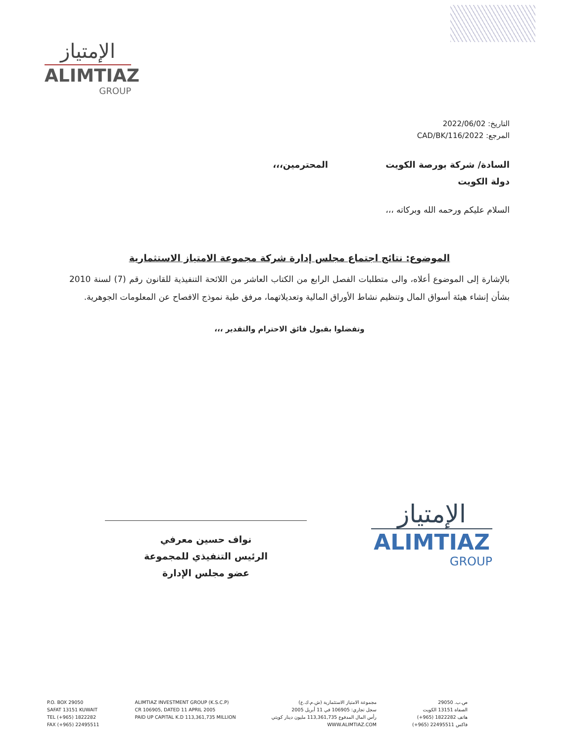الإمتياز
ALIMTIAZ
GROUP
التاريخ: 2022/06/02
المرجع: 2022/CAD/BK/116
السادة/ شركة بورصة الكويت المحترمين،،،
دولة الكويت
السلام عليكم ورحمه الله وبركاته ،،،
الموضوع: نتائج اجتماع مجلس إدارة شركة مجموعة الامتياز الاستثمارية
بالإشارة إلى الموضوع أعلاه، والى متطلبات الفصل الرابع من الكتاب العاشر من اللائحة التنفيذية للقانون رقم (7) لسنة 2010 بشأن إنشاء هيئة أسواق المال وتنظيم نشاط الأوراق المالية وتعديلاتهما، مرفق طية نموذج الافصاح عن المعلومات الجوهرية.
وتفضلوا بقبول فائق الاحترام والتقدير ،،،
نواف حسين معرفي
الرئيس التنفيذي للمجموعة
عضو مجلس الإدارة
الإمتياز
ALIMTIAZ
GROUP
P.O. BOX 29050
SAFAT 13151 KUWAIT
TEL (+965) 1822282
FAX (+965) 22495511
ALIMTIAZ INVESTMENT GROUP (K.S.C.P)
CR 106905, DATED 11 APRIL 2005
PAID UP CAPITAL K.D 113,361,735 MILLION
مجموعة الامتياز الاستثمارية (ش.م.ك.ع)
سجل تجاري: 106905 في 11 أبريل 2005
رأس المال المدفوع 113,361,735 مليون دينار كويتي
WWW.ALIMTIAZ.COM
ص.ب. 29050
الصفاة 13151 الكويت
هاتف 1822282 (965+)
فاكس 22495511 (965+)